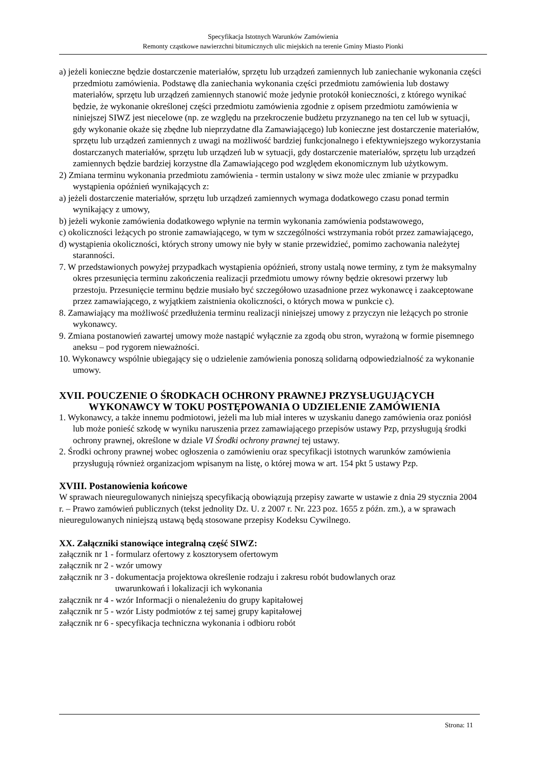Specyfikacja Istotnych Warunków Zamówienia
Remonty cząstkowe nawierzchni bitumicznych ulic miejskich na terenie Gminy Miasto Pionki
a) jeżeli konieczne będzie dostarczenie materiałów, sprzętu lub urządzeń zamiennych lub zaniechanie wykonania części przedmiotu zamówienia. Podstawę dla zaniechania wykonania części przedmiotu zamówienia lub dostawy materiałów, sprzętu lub urządzeń zamiennych stanowić może jedynie protokół konieczności, z którego wynikać będzie, że wykonanie określonej części przedmiotu zamówienia zgodnie z opisem przedmiotu zamówienia w niniejszej SIWZ jest niecelowe (np. ze względu na przekroczenie budżetu przyznanego na ten cel lub w sytuacji, gdy wykonanie okaże się zbędne lub nieprzydatne dla Zamawiającego) lub konieczne jest dostarczenie materiałów, sprzętu lub urządzeń zamiennych z uwagi na możliwość bardziej funkcjonalnego i efektywniejszego wykorzystania dostarczanych materiałów, sprzętu lub urządzeń lub w sytuacji, gdy dostarczenie materiałów, sprzętu lub urządzeń zamiennych będzie bardziej korzystne dla Zamawiającego pod względem ekonomicznym lub użytkowym.
2) Zmiana terminu wykonania przedmiotu zamówienia - termin ustalony w siwz może ulec zmianie w przypadku wystąpienia opóźnień wynikających z:
a) jeżeli dostarczenie materiałów, sprzętu lub urządzeń zamiennych wymaga dodatkowego czasu ponad termin wynikający z umowy,
b) jeżeli wykonie zamówienia dodatkowego wpłynie na termin wykonania zamówienia podstawowego,
c) okoliczności leżących po stronie zamawiającego, w tym w szczególności wstrzymania robót przez zamawiającego,
d) wystąpienia okoliczności, których strony umowy nie były w stanie przewidzieć, pomimo zachowania należytej staranności.
7. W przedstawionych powyżej przypadkach wystąpienia opóźnień, strony ustalą nowe terminy, z tym że maksymalny okres przesunięcia terminu zakończenia realizacji przedmiotu umowy równy będzie okresowi przerwy lub przestoju. Przesunięcie terminu będzie musiało być szczegółowo uzasadnione przez wykonawcę i zaakceptowane przez zamawiającego, z wyjątkiem zaistnienia okoliczności, o których mowa w punkcie c).
8. Zamawiający ma możliwość przedłużenia terminu realizacji niniejszej umowy z przyczyn nie leżących po stronie wykonawcy.
9. Zmiana postanowień zawartej umowy może nastąpić wyłącznie za zgodą obu stron, wyrażoną w formie pisemnego aneksu – pod rygorem nieważności.
10. Wykonawcy wspólnie ubiegający się o udzielenie zamówienia ponoszą solidarną odpowiedzialność za wykonanie umowy.
XVII. POUCZENIE O ŚRODKACH OCHRONY PRAWNEJ PRZYSŁUGUJĄCYCH WYKONAWCY W TOKU POSTĘPOWANIA O UDZIELENIE ZAMÓWIENIA
1. Wykonawcy, a także innemu podmiotowi, jeżeli ma lub miał interes w uzyskaniu danego zamówienia oraz poniósł lub może ponieść szkodę w wyniku naruszenia przez zamawiającego przepisów ustawy Pzp, przysługują środki ochrony prawnej, określone w dziale VI Środki ochrony prawnej tej ustawy.
2. Środki ochrony prawnej wobec ogłoszenia o zamówieniu oraz specyfikacji istotnych warunków zamówienia przysługują również organizacjom wpisanym na listę, o której mowa w art. 154 pkt 5 ustawy Pzp.
XVIII. Postanowienia końcowe
W sprawach nieuregulowanych niniejszą specyfikacją obowiązują przepisy zawarte w ustawie z dnia 29 stycznia 2004 r. – Prawo zamówień publicznych (tekst jednolity Dz. U. z 2007 r. Nr. 223 poz. 1655 z późn. zm.), a w sprawach nieuregulowanych niniejszą ustawą będą stosowane przepisy Kodeksu Cywilnego.
XX. Załączniki stanowiące integralną część SIWZ:
| załącznik nr 1 | - formularz ofertowy z kosztorysem ofertowym |
| załącznik nr 2 | - wzór umowy |
| załącznik nr 3 | - dokumentacja projektowa określenie rodzaju i zakresu robót budowlanych oraz uwarunkowań i lokalizacji ich wykonania |
| załącznik nr 4 | - wzór Informacji o nienależeniu do grupy kapitałowej |
| załącznik nr 5 | - wzór Listy podmiotów z tej samej grupy kapitałowej |
| załącznik nr 6 | - specyfikacja techniczna wykonania i odbioru robót |
Strona: 11